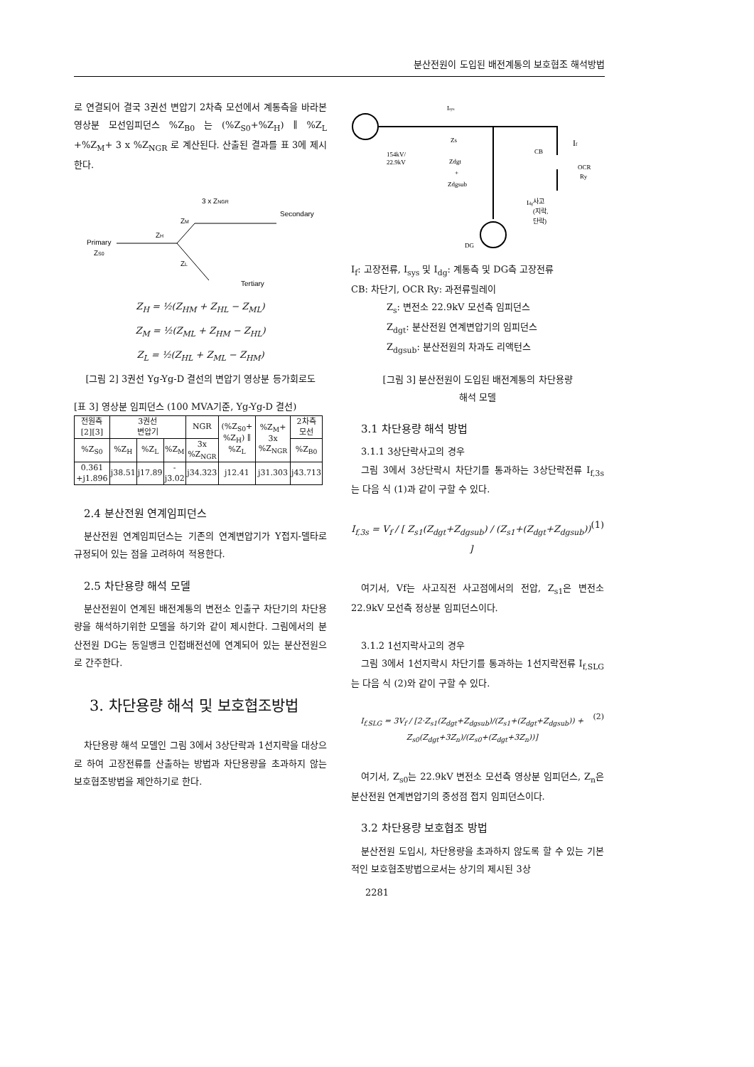분산전원이 도입된 배전계통의 보호협조 해석방법
로 연결되어 결국 3권선 변압기 2차측 모선에서 계통측을 바라본 영상분 모선임피던스 %Z<sub>B0</sub> 는 (%Z<sub>S0</sub>+%Z<sub>H</sub>) ∥ %Z<sub>L</sub> +%Z<sub>M</sub>+ 3 x %Z<sub>NGR</sub> 로 계산된다. 산출된 결과를 표 3에 제시한다.
3 x ZNGR
Secondary
ZM
ZH
Primary
ZS0
ZL
Tertiary
Z<sub>H</sub> = ½(Z<sub>HM</sub> + Z<sub>HL</sub> − Z<sub>ML</sub>)
Z<sub>M</sub> = ½(Z<sub>ML</sub> + Z<sub>HM</sub> − Z<sub>HL</sub>)
Z<sub>L</sub> = ½(Z<sub>HL</sub> + Z<sub>ML</sub> − Z<sub>HM</sub>)
[그림 2] 3권선 Yg-Yg-D 결선의 변압기 영상분 등가회로도
[표 3] 영상분 임피던스 (100 MVA기준, Yg-Yg-D 결선)
| 전원측 [2][3] | 3권선 변압기 | | | NGR | (%Z<sub>S0</sub>+ %Z<sub>H</sub>) ∥ %Z<sub>L</sub> | %Z<sub>M</sub>+ 3x %Z<sub>NGR</sub> | 2차측 모선 |
| --- | --- | --- | --- | --- | --- | --- | --- |
| %Z<sub>S0</sub> | %Z<sub>H</sub> | %Z<sub>L</sub> | %Z<sub>M</sub> | 3x %Z<sub>NGR</sub> | | | %Z<sub>B0</sub> |
| 0.361 +j1.896 | j38.51 | j17.89 | -j3.02 | j34.323 | j12.41 | j31.303 | j43.713 |
2.4 분산전원 연계임피던스
분산전원 연계임피던스는 기존의 연계변압기가 Y접지-델타로 규정되어 있는 점을 고려하여 적용한다.
2.5 차단용량 해석 모델
분산전원이 연계된 배전계통의 변전소 인출구 차단기의 차단용량을 해석하기위한 모델을 하기와 같이 제시한다. 그림에서의 분산전원 DG는 동일뱅크 인접배전선에 연계되어 있는 분산전원으로 간주한다.
3. 차단용량 해석 및 보호협조방법
차단용량 해석 모델인 그림 3에서 3상단락과 1선지락을 대상으로 하여 고장전류를 산출하는 방법과 차단용량을 초과하지 않는 보호협조방법을 제안하기로 한다.
Isys
Zs
154kV/
22.9kV
Zdgt
+
Zdgsub
CB
If
OCR
Ry
Idg
사고
(지락,
단락)
DG
I<sub>f</sub>: 고장전류, I<sub>sys</sub> 및 I<sub>dg</sub>: 계통측 및 DG측 고장전류
CB: 차단기, OCR Ry: 과전류릴레이
Z<sub>s</sub>: 변전소 22.9kV 모선측 임피던스
Z<sub>dgt</sub>: 분산전원 연계변압기의 임피던스
Z<sub>dgsub</sub>: 분산전원의 차과도 리액턴스
[그림 3] 분산전원이 도입된 배전계통의 차단용량
해석 모델
3.1 차단용량 해석 방법
3.1.1 3상단락사고의 경우
그림 3에서 3상단락시 차단기를 통과하는 3상단락전류 I<sub>f,3s</sub> 는 다음 식 (1)과 같이 구할 수 있다.
I<sub>f,3s</sub> = V<sub>f</sub> / [ Z<sub>s1</sub>(Z<sub>dgt</sub>+Z<sub>dgsub</sub>) / (Z<sub>s1</sub>+(Z<sub>dgt</sub>+Z<sub>dgsub</sub>)) ] (1)
여기서, Vf는 사고직전 사고점에서의 전압, Z<sub>s1</sub>은 변전소 22.9kV 모선측 정상분 임피던스이다.
3.1.2 1선지락사고의 경우
그림 3에서 1선지락시 차단기를 통과하는 1선지락전류 I<sub>f,SLG</sub> 는 다음 식 (2)와 같이 구할 수 있다.
I<sub>f,SLG</sub> = 3V<sub>f</sub> / [2·Z<sub>s1</sub>(Z<sub>dgt</sub>+Z<sub>dgsub</sub>)/(Z<sub>s1</sub>+(Z<sub>dgt</sub>+Z<sub>dgsub</sub>)) + Z<sub>s0</sub>(Z<sub>dgt</sub>+3Z<sub>n</sub>)/(Z<sub>s0</sub>+(Z<sub>dgt</sub>+3Z<sub>n</sub>))] (2)
여기서, Z<sub>s0</sub>는 22.9kV 변전소 모선측 영상분 임피던스, Z<sub>n</sub>은 분산전원 연계변압기의 중성점 접지 임피던스이다.
3.2 차단용량 보호협조 방법
분산전원 도입시, 차단용량을 초과하지 않도록 할 수 있는 기본적인 보호협조방법으로서는 상기의 제시된 3상
2281